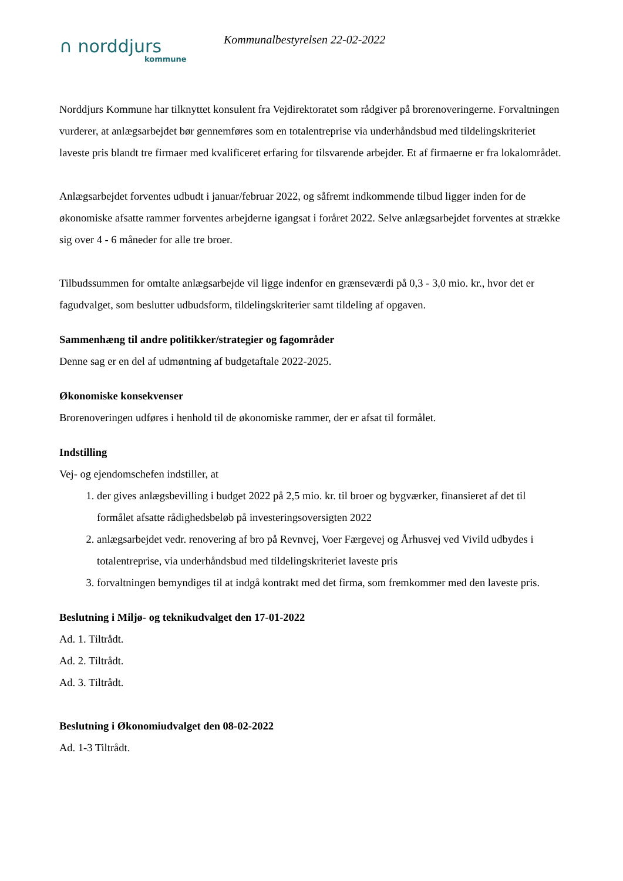∩ norddjurs
kommune
Kommunalbestyrelsen 22-02-2022
Norddjurs Kommune har tilknyttet konsulent fra Vejdirektoratet som rådgiver på brorenoveringerne. Forvaltningen vurderer, at anlægsarbejdet bør gennemføres som en totalentreprise via underhåndsbud med tildelingskriteriet laveste pris blandt tre firmaer med kvalificeret erfaring for tilsvarende arbejder. Et af firmaerne er fra lokalområdet.
Anlægsarbejdet forventes udbudt i januar/februar 2022, og såfremt indkommende tilbud ligger inden for de økonomiske afsatte rammer forventes arbejderne igangsat i foråret 2022. Selve anlægsarbejdet forventes at strække sig over 4 - 6 måneder for alle tre broer.
Tilbudssummen for omtalte anlægsarbejde vil ligge indenfor en grænseværdi på 0,3 - 3,0 mio. kr., hvor det er fagudvalget, som beslutter udbudsform, tildelingskriterier samt tildeling af opgaven.
Sammenhæng til andre politikker/strategier og fagområder
Denne sag er en del af udmøntning af budgetaftale 2022-2025.
Økonomiske konsekvenser
Brorenoveringen udføres i henhold til de økonomiske rammer, der er afsat til formålet.
Indstilling
Vej- og ejendomschefen indstiller, at
1. der gives anlægsbevilling i budget 2022 på 2,5 mio. kr. til broer og bygværker, finansieret af det til formålet afsatte rådighedsbeløb på investeringsoversigten 2022
2. anlægsarbejdet vedr. renovering af bro på Revnvej, Voer Færgevej og Århusvej ved Vivild udbydes i totalentreprise, via underhåndsbud med tildelingskriteriet laveste pris
3. forvaltningen bemyndiges til at indgå kontrakt med det firma, som fremkommer med den laveste pris.
Beslutning i Miljø- og teknikudvalget den 17-01-2022
Ad. 1. Tiltrådt.
Ad. 2. Tiltrådt.
Ad. 3. Tiltrådt.
Beslutning i Økonomiudvalget den 08-02-2022
Ad. 1-3 Tiltrådt.